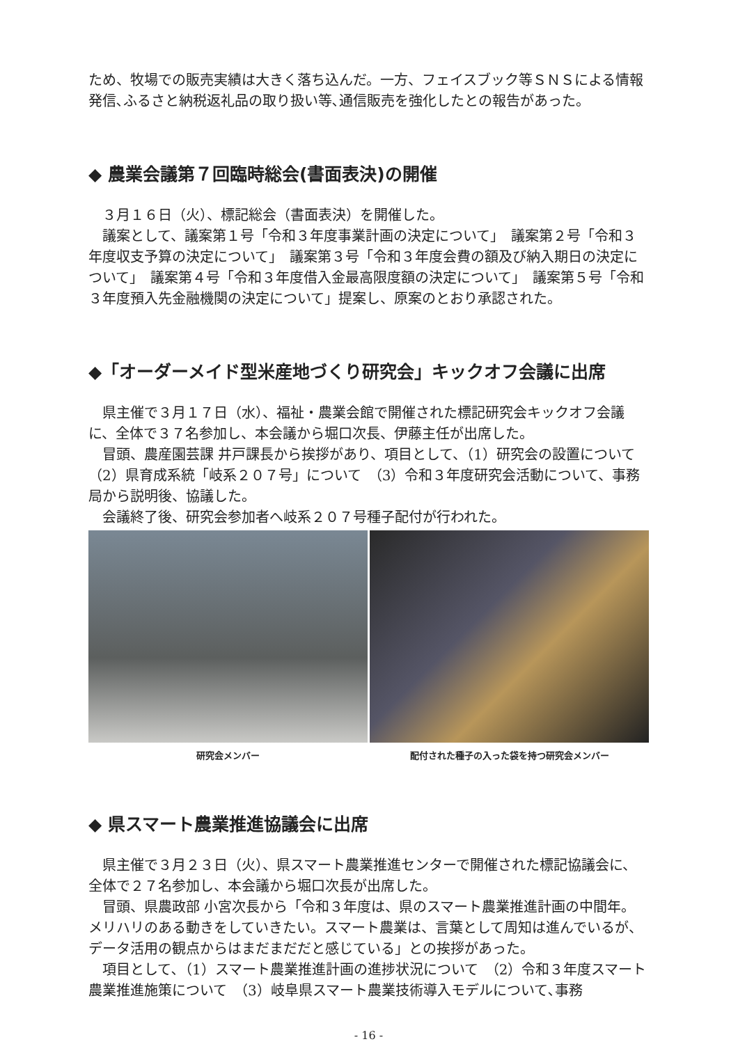ため、牧場での販売実績は大きく落ち込んだ。一方、フェイスブック等ＳＮＳによる情報発信､ふるさと納税返礼品の取り扱い等､通信販売を強化したとの報告があった。
◆ 農業会議第７回臨時総会(書面表決)の開催
　３月１６日（火）、標記総会（書面表決）を開催した。
　議案として、議案第１号「令和３年度事業計画の決定について」　議案第２号「令和３年度収支予算の決定について」　議案第３号「令和３年度会費の額及び納入期日の決定について」　議案第４号「令和３年度借入金最高限度額の決定について」　議案第５号「令和３年度預入先金融機関の決定について」提案し、原案のとおり承認された。
◆「オーダーメイド型米産地づくり研究会」キックオフ会議に出席
　県主催で３月１７日（水）、福祉・農業会館で開催された標記研究会キックオフ会議に、全体で３７名参加し、本会議から堀口次長、伊藤主任が出席した。
　冒頭、農産園芸課 井戸課長から挨拶があり、項目として、（1）研究会の設置について　（2）県育成系統「岐系２０７号」について　（3）令和３年度研究会活動について、事務局から説明後、協議した。
　会議終了後、研究会参加者へ岐系２０７号種子配付が行われた。
研究会メンバー 配付された種子の入った袋を持つ研究会メンバー
◆ 県スマート農業推進協議会に出席
　県主催で３月２３日（火）、県スマート農業推進センターで開催された標記協議会に、全体で２７名参加し、本会議から堀口次長が出席した。
　冒頭、県農政部 小宮次長から「令和３年度は、県のスマート農業推進計画の中間年。メリハリのある動きをしていきたい。スマート農業は、言葉として周知は進んでいるが、データ活用の観点からはまだまだだと感じている」との挨拶があった。
　項目として､（1）スマート農業推進計画の進捗状況について　（2）令和３年度スマート農業推進施策について　（3）岐阜県スマート農業技術導入モデルについて､事務
- 16 -